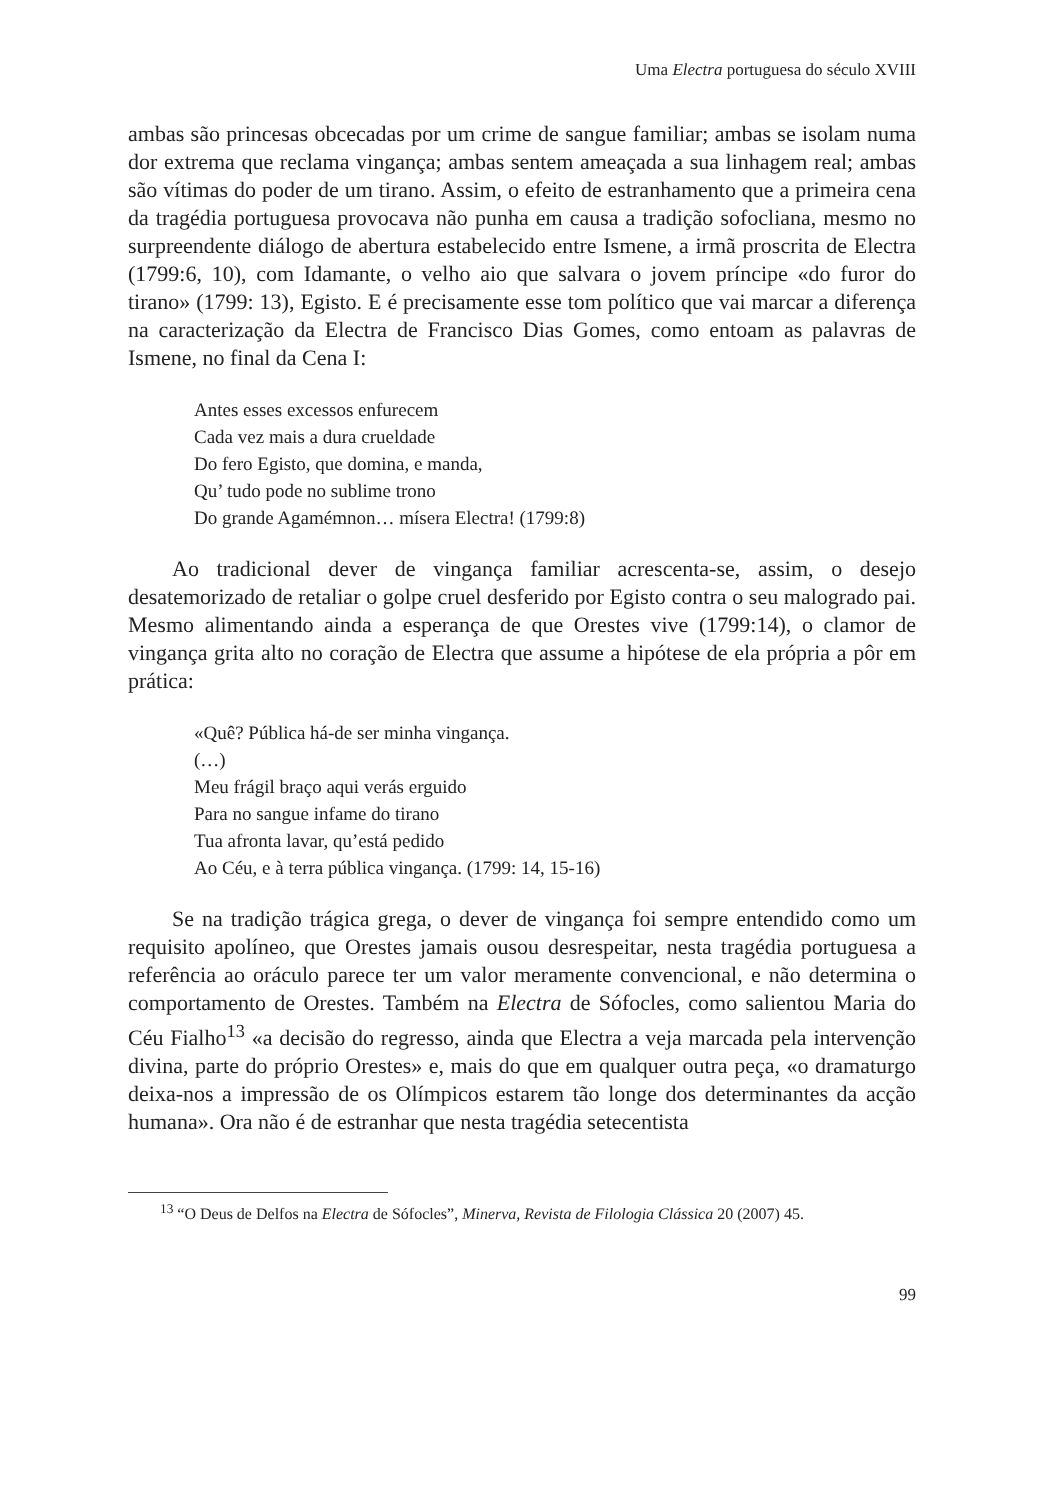Uma Electra portuguesa do século XVIII
ambas são princesas obcecadas por um crime de sangue familiar; ambas se isolam numa dor extrema que reclama vingança; ambas sentem ameaçada a sua linhagem real; ambas são vítimas do poder de um tirano. Assim, o efeito de estranhamento que a primeira cena da tragédia portuguesa provocava não punha em causa a tradição sofocliana, mesmo no surpreendente diálogo de abertura estabelecido entre Ismene, a irmã proscrita de Electra (1799:6, 10), com Idamante, o velho aio que salvara o jovem príncipe «do furor do tirano» (1799: 13), Egisto. E é precisamente esse tom político que vai marcar a diferença na caracterização da Electra de Francisco Dias Gomes, como entoam as palavras de Ismene, no final da Cena I:
Antes esses excessos enfurecem
Cada vez mais a dura crueldade
Do fero Egisto, que domina, e manda,
Qu’ tudo pode no sublime trono
Do grande Agamémnon… mísera Electra! (1799:8)
Ao tradicional dever de vingança familiar acrescenta-se, assim, o desejo desatemorizado de retaliar o golpe cruel desferido por Egisto contra o seu malogrado pai. Mesmo alimentando ainda a esperança de que Orestes vive (1799:14), o clamor de vingança grita alto no coração de Electra que assume a hipótese de ela própria a pôr em prática:
«Quê? Pública há-de ser minha vingança.
(…)
Meu frágil braço aqui verás erguido
Para no sangue infame do tirano
Tua afronta lavar, qu’está pedido
Ao Céu, e à terra pública vingança. (1799: 14, 15-16)
Se na tradição trágica grega, o dever de vingança foi sempre entendido como um requisito apolíneo, que Orestes jamais ousou desrespeitar, nesta tragédia portuguesa a referência ao oráculo parece ter um valor meramente convencional, e não determina o comportamento de Orestes. Também na Electra de Sófocles, como salientou Maria do Céu Fialho<sup>13</sup> «a decisão do regresso, ainda que Electra a veja marcada pela intervenção divina, parte do próprio Orestes» e, mais do que em qualquer outra peça, «o dramaturgo deixa-nos a impressão de os Olímpicos estarem tão longe dos determinantes da acção humana». Ora não é de estranhar que nesta tragédia setecentista
<sup>13</sup> “O Deus de Delfos na Electra de Sófocles”, Minerva, Revista de Filologia Clássica 20 (2007) 45.
99